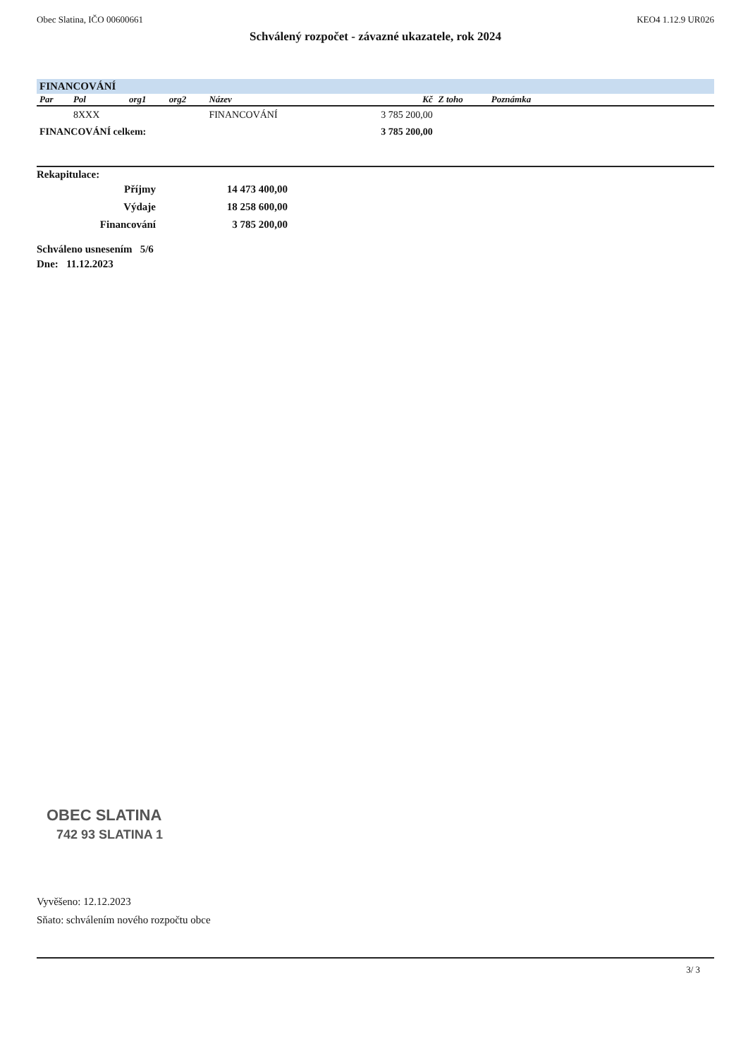Obec Slatina, IČO 00600661 KEO4 1.12.9 UR026
Schválený rozpočet - závazné ukazatele, rok 2024
FINANCOVÁNÍ
| Par | Pol | org1 | org2 | Název | Kč | Z toho | Poznámka | |
| --- | --- | --- | --- | --- | --- | --- | --- | --- |
| | 8XXX | | | FINANCOVÁNÍ | 3 785 200,00 | | | |
| FINANCOVÁNÍ celkem: | | | | | 3 785 200,00 | | | |
Rekapitulace:
| Příjmy | 14 473 400,00 |
| Výdaje | 18 258 600,00 |
| Financování | 3 785 200,00 |
Schváleno usnesením 5/6
Dne: 11.12.2023
OBEC SLATINA
742 93 SLATINA 1
Vyvěšeno: 12.12.2023
Sňato: schválením nového rozpočtu obce
3/ 3